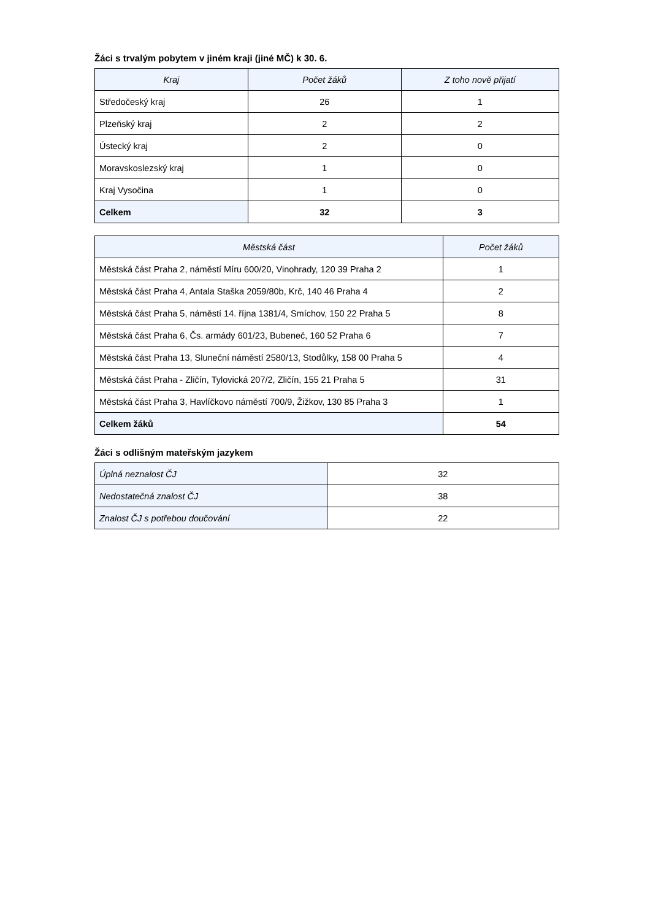Žáci s trvalým pobytem v jiném kraji (jiné MČ) k 30. 6.
| Kraj | Počet žáků | Z toho nově přijatí |
| --- | --- | --- |
| Středočeský kraj | 26 | 1 |
| Plzeňský kraj | 2 | 2 |
| Ústecký kraj | 2 | 0 |
| Moravskoslezský kraj | 1 | 0 |
| Kraj Vysočina | 1 | 0 |
| Celkem | 32 | 3 |
| Městská část | Počet žáků |
| --- | --- |
| Městská část Praha 2, náměstí Míru 600/20, Vinohrady, 120 39 Praha 2 | 1 |
| Městská část Praha 4, Antala Staška 2059/80b, Krč, 140 46 Praha 4 | 2 |
| Městská část Praha 5, náměstí 14. října 1381/4, Smíchov, 150 22 Praha 5 | 8 |
| Městská část Praha 6, Čs. armády 601/23, Bubeneč, 160 52 Praha 6 | 7 |
| Městská část Praha 13, Sluneční náměstí 2580/13, Stodůlky, 158 00 Praha 5 | 4 |
| Městská část Praha - Zličín, Tylovická 207/2, Zličín, 155 21 Praha 5 | 31 |
| Městská část Praha 3, Havlíčkovo náměstí 700/9, Žižkov, 130 85 Praha 3 | 1 |
| Celkem žáků | 54 |
Žáci s odlišným mateřským jazykem
| Úplná neznalost ČJ | 32 |
| Nedostatečná znalost ČJ | 38 |
| Znalost ČJ s potřebou doučování | 22 |